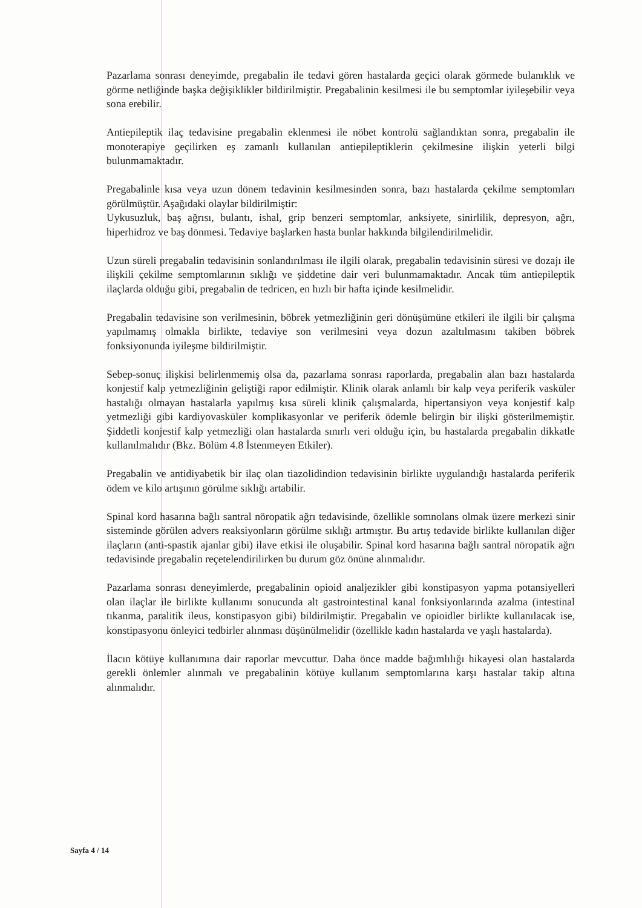Pazarlama sonrası deneyimde, pregabalin ile tedavi gören hastalarda geçici olarak görmede bulanıklık ve görme netliğinde başka değişiklikler bildirilmiştir. Pregabalinin kesilmesi ile bu semptomlar iyileşebilir veya sona erebilir.
Antiepileptik ilaç tedavisine pregabalin eklenmesi ile nöbet kontrolü sağlandıktan sonra, pregabalin ile monoterapiye geçilirken eş zamanlı kullanılan antiepileptiklerin çekilmesine ilişkin yeterli bilgi bulunmamaktadır.
Pregabalinle kısa veya uzun dönem tedavinin kesilmesinden sonra, bazı hastalarda çekilme semptomları görülmüştür. Aşağıdaki olaylar bildirilmiştir:
Uykusuzluk, baş ağrısı, bulantı, ishal, grip benzeri semptomlar, anksiyete, sinirlilik, depresyon, ağrı, hiperhidroz ve baş dönmesi. Tedaviye başlarken hasta bunlar hakkında bilgilendirilmelidir.
Uzun süreli pregabalin tedavisinin sonlandırılması ile ilgili olarak, pregabalin tedavisinin süresi ve dozajı ile ilişkili çekilme semptomlarının sıklığı ve şiddetine dair veri bulunmamaktadır. Ancak tüm antiepileptik ilaçlarda olduğu gibi, pregabalin de tedricen, en hızlı bir hafta içinde kesilmelidir.
Pregabalin tedavisine son verilmesinin, böbrek yetmezliğinin geri dönüşümüne etkileri ile ilgili bir çalışma yapılmamış olmakla birlikte, tedaviye son verilmesini veya dozun azaltılmasını takiben böbrek fonksiyonunda iyileşme bildirilmiştir.
Sebep-sonuç ilişkisi belirlenmemiş olsa da, pazarlama sonrası raporlarda, pregabalin alan bazı hastalarda konjestif kalp yetmezliğinin geliştiği rapor edilmiştir. Klinik olarak anlamlı bir kalp veya periferik vasküler hastalığı olmayan hastalarla yapılmış kısa süreli klinik çalışmalarda, hipertansiyon veya konjestif kalp yetmezliği gibi kardiyovasküler komplikasyonlar ve periferik ödemle belirgin bir ilişki gösterilmemiştir. Şiddetli konjestif kalp yetmezliği olan hastalarda sınırlı veri olduğu için, bu hastalarda pregabalin dikkatle kullanılmalıdır (Bkz. Bölüm 4.8 İstenmeyen Etkiler).
Pregabalin ve antidiyabetik bir ilaç olan tiazolidindion tedavisinin birlikte uygulandığı hastalarda periferik ödem ve kilo artışının görülme sıklığı artabilir.
Spinal kord hasarına bağlı santral nöropatik ağrı tedavisinde, özellikle somnolans olmak üzere merkezi sinir sisteminde görülen advers reaksiyonların görülme sıklığı artmıştır. Bu artış tedavide birlikte kullanılan diğer ilaçların (anti-spastik ajanlar gibi) ilave etkisi ile oluşabilir. Spinal kord hasarına bağlı santral nöropatik ağrı tedavisinde pregabalin reçetelendirilirken bu durum göz önüne alınmalıdır.
Pazarlama sonrası deneyimlerde, pregabalinin opioid analjezikler gibi konstipasyon yapma potansiyelleri olan ilaçlar ile birlikte kullanımı sonucunda alt gastrointestinal kanal fonksiyonlarında azalma (intestinal tıkanma, paralitik ileus, konstipasyon gibi) bildirilmiştir. Pregabalin ve opioidler birlikte kullanılacak ise, konstipasyonu önleyici tedbirler alınması düşünülmelidir (özellikle kadın hastalarda ve yaşlı hastalarda).
İlacın kötüye kullanımına dair raporlar mevcuttur. Daha önce madde bağımlılığı hikayesi olan hastalarda gerekli önlemler alınmalı ve pregabalinin kötüye kullanım semptomlarına karşı hastalar takip altına alınmalıdır.
Sayfa 4 / 14